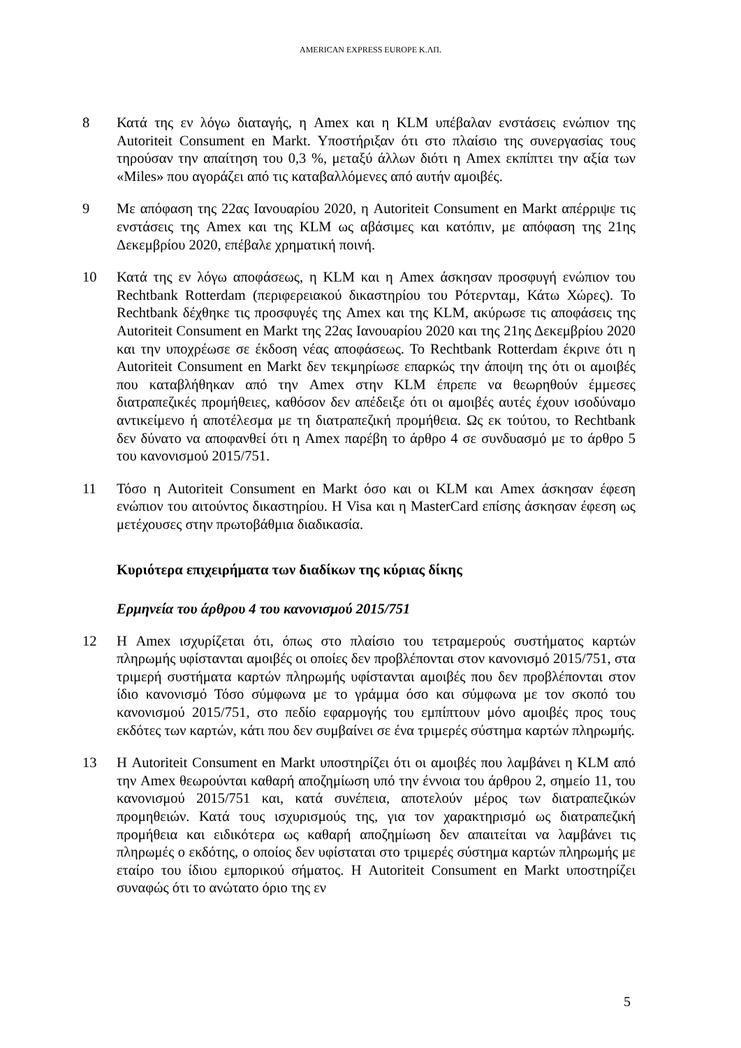AMERICAN EXPRESS EUROPE Κ.ΛΠ.
8 Κατά της εν λόγω διαταγής, η Amex και η KLM υπέβαλαν ενστάσεις ενώπιον της Autoriteit Consument en Markt. Υποστήριξαν ότι στο πλαίσιο της συνεργασίας τους τηρούσαν την απαίτηση του 0,3 %, μεταξύ άλλων διότι η Amex εκπίπτει την αξία των «Miles» που αγοράζει από τις καταβαλλόμενες από αυτήν αμοιβές.
9 Με απόφαση της 22ας Ιανουαρίου 2020, η Autoriteit Consument en Markt απέρριψε τις ενστάσεις της Amex και της KLM ως αβάσιμες και κατόπιν, με απόφαση της 21ης Δεκεμβρίου 2020, επέβαλε χρηματική ποινή.
10 Κατά της εν λόγω αποφάσεως, η KLM και η Amex άσκησαν προσφυγή ενώπιον του Rechtbank Rotterdam (περιφερειακού δικαστηρίου του Ρότερνταμ, Κάτω Χώρες). Το Rechtbank δέχθηκε τις προσφυγές της Amex και της KLM, ακύρωσε τις αποφάσεις της Autoriteit Consument en Markt της 22ας Ιανουαρίου 2020 και της 21ης Δεκεμβρίου 2020 και την υποχρέωσε σε έκδοση νέας αποφάσεως. Το Rechtbank Rotterdam έκρινε ότι η Autoriteit Consument en Markt δεν τεκμηρίωσε επαρκώς την άποψη της ότι οι αμοιβές που καταβλήθηκαν από την Amex στην KLM έπρεπε να θεωρηθούν έμμεσες διατραπεζικές προμήθειες, καθόσον δεν απέδειξε ότι οι αμοιβές αυτές έχουν ισοδύναμο αντικείμενο ή αποτέλεσμα με τη διατραπεζική προμήθεια. Ως εκ τούτου, το Rechtbank δεν δύνατο να αποφανθεί ότι η Amex παρέβη το άρθρο 4 σε συνδυασμό με το άρθρο 5 του κανονισμού 2015/751.
11 Τόσο η Autoriteit Consument en Markt όσο και οι KLM και Amex άσκησαν έφεση ενώπιον του αιτούντος δικαστηρίου. Η Visa και η MasterCard επίσης άσκησαν έφεση ως μετέχουσες στην πρωτοβάθμια διαδικασία.
Κυριότερα επιχειρήματα των διαδίκων της κύριας δίκης
Ερμηνεία του άρθρου 4 του κανονισμού 2015/751
12 Η Amex ισχυρίζεται ότι, όπως στο πλαίσιο του τετραμερούς συστήματος καρτών πληρωμής υφίστανται αμοιβές οι οποίες δεν προβλέπονται στον κανονισμό 2015/751, στα τριμερή συστήματα καρτών πληρωμής υφίστανται αμοιβές που δεν προβλέπονται στον ίδιο κανονισμό Τόσο σύμφωνα με το γράμμα όσο και σύμφωνα με τον σκοπό του κανονισμού 2015/751, στο πεδίο εφαρμογής του εμπίπτουν μόνο αμοιβές προς τους εκδότες των καρτών, κάτι που δεν συμβαίνει σε ένα τριμερές σύστημα καρτών πληρωμής.
13 Η Autoriteit Consument en Markt υποστηρίζει ότι οι αμοιβές που λαμβάνει η KLM από την Amex θεωρούνται καθαρή αποζημίωση υπό την έννοια του άρθρου 2, σημείο 11, του κανονισμού 2015/751 και, κατά συνέπεια, αποτελούν μέρος των διατραπεζικών προμηθειών. Κατά τους ισχυρισμούς της, για τον χαρακτηρισμό ως διατραπεζική προμήθεια και ειδικότερα ως καθαρή αποζημίωση δεν απαιτείται να λαμβάνει τις πληρωμές ο εκδότης, ο οποίος δεν υφίσταται στο τριμερές σύστημα καρτών πληρωμής με εταίρο του ίδιου εμπορικού σήματος. Η Autoriteit Consument en Markt υποστηρίζει συναφώς ότι το ανώτατο όριο της εν
5